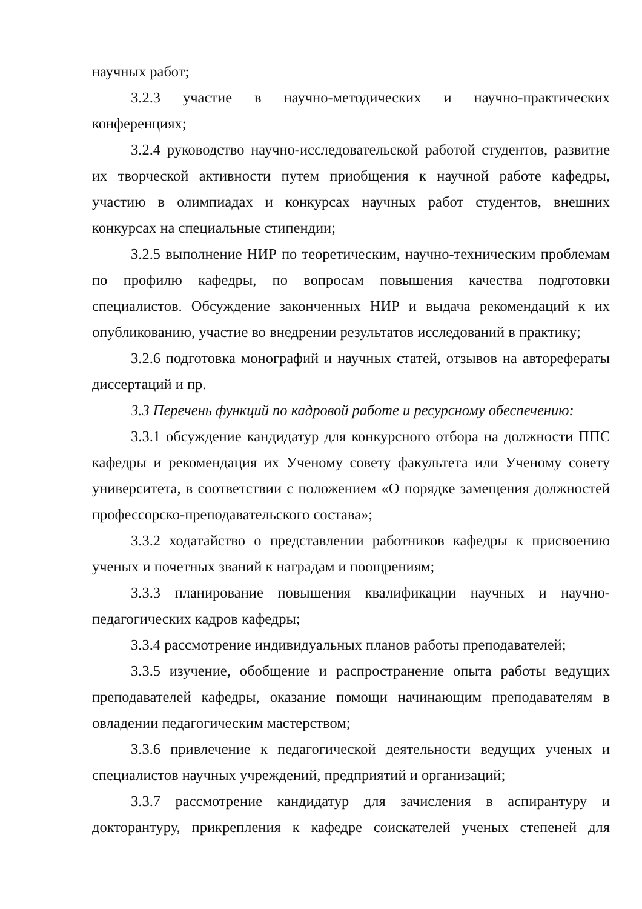научных работ;
3.2.3 участие в научно-методических и научно-практических конференциях;
3.2.4 руководство научно-исследовательской работой студентов, развитие их творческой активности путем приобщения к научной работе кафедры, участию в олимпиадах и конкурсах научных работ студентов, внешних конкурсах на специальные стипендии;
3.2.5 выполнение НИР по теоретическим, научно-техническим проблемам по профилю кафедры, по вопросам повышения качества подготовки специалистов. Обсуждение законченных НИР и выдача рекомендаций к их опубликованию, участие во внедрении результатов исследований в практику;
3.2.6 подготовка монографий и научных статей, отзывов на авторефераты диссертаций и пр.
3.3 Перечень функций по кадровой работе и ресурсному обеспечению:
3.3.1 обсуждение кандидатур для конкурсного отбора на должности ППС кафедры и рекомендация их Ученому совету факультета или Ученому совету университета, в соответствии с положением «О порядке замещения должностей профессорско-преподавательского состава»;
3.3.2 ходатайство о представлении работников кафедры к присвоению ученых и почетных званий к наградам и поощрениям;
3.3.3 планирование повышения квалификации научных и научно-педагогических кадров кафедры;
3.3.4 рассмотрение индивидуальных планов работы преподавателей;
3.3.5 изучение, обобщение и распространение опыта работы ведущих преподавателей кафедры, оказание помощи начинающим преподавателям в овладении педагогическим мастерством;
3.3.6 привлечение к педагогической деятельности ведущих ученых и специалистов научных учреждений, предприятий и организаций;
3.3.7 рассмотрение кандидатур для зачисления в аспирантуру и докторантуру, прикрепления к кафедре соискателей ученых степеней для